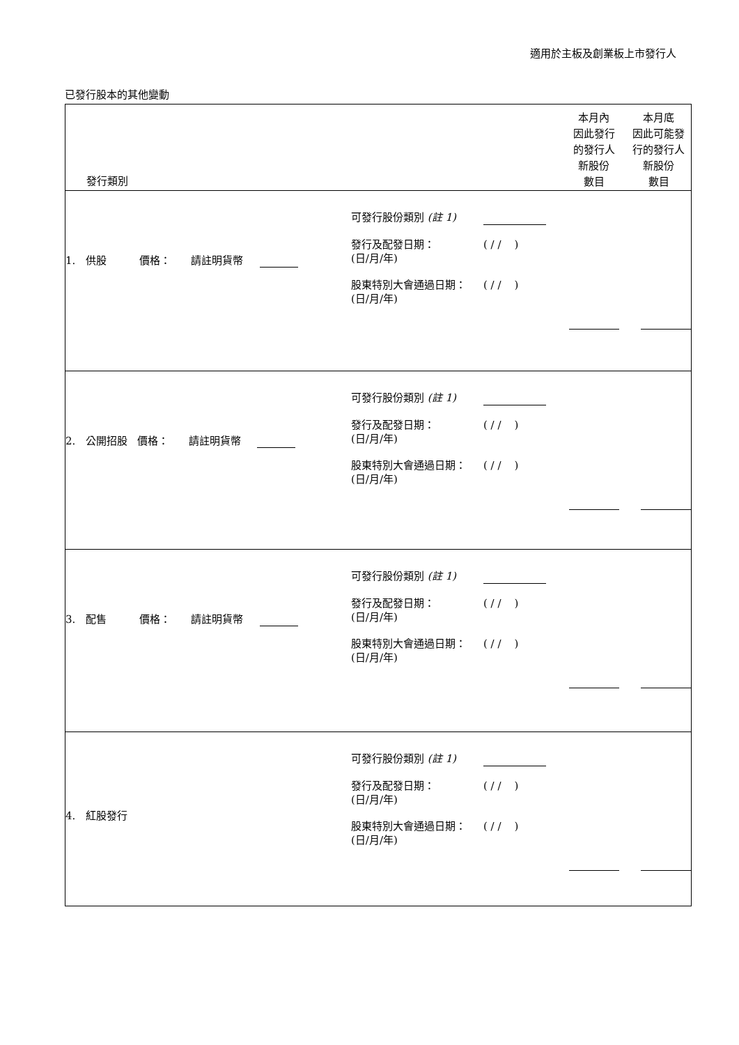適用於主板及創業板上市發行人
已發行股本的其他變動
| 發行類別 | 本月內 因此發行 的發行人 新股份 數目 | 本月底 因此可能發 行的發行人 新股份 數目 |
| --- | --- | --- |
| 1. 供股 價格： 請註明貨幣 可發行股份類別 (註 1) 發行及配發日期： (日/月/年) ( / / ) 股東特別大會通過日期： (日/月/年) ( / / ) | | |
| 2. 公開招股 價格： 請註明貨幣 可發行股份類別 (註 1) 發行及配發日期： (日/月/年) ( / / ) 股東特別大會通過日期： (日/月/年) ( / / ) | | |
| 3. 配售 價格： 請註明貨幣 可發行股份類別 (註 1) 發行及配發日期： (日/月/年) ( / / ) 股東特別大會通過日期： (日/月/年) ( / / ) | | |
| 4. 紅股發行 可發行股份類別 (註 1) 發行及配發日期： (日/月/年) ( / / ) 股東特別大會通過日期： (日/月/年) ( / / ) | | |